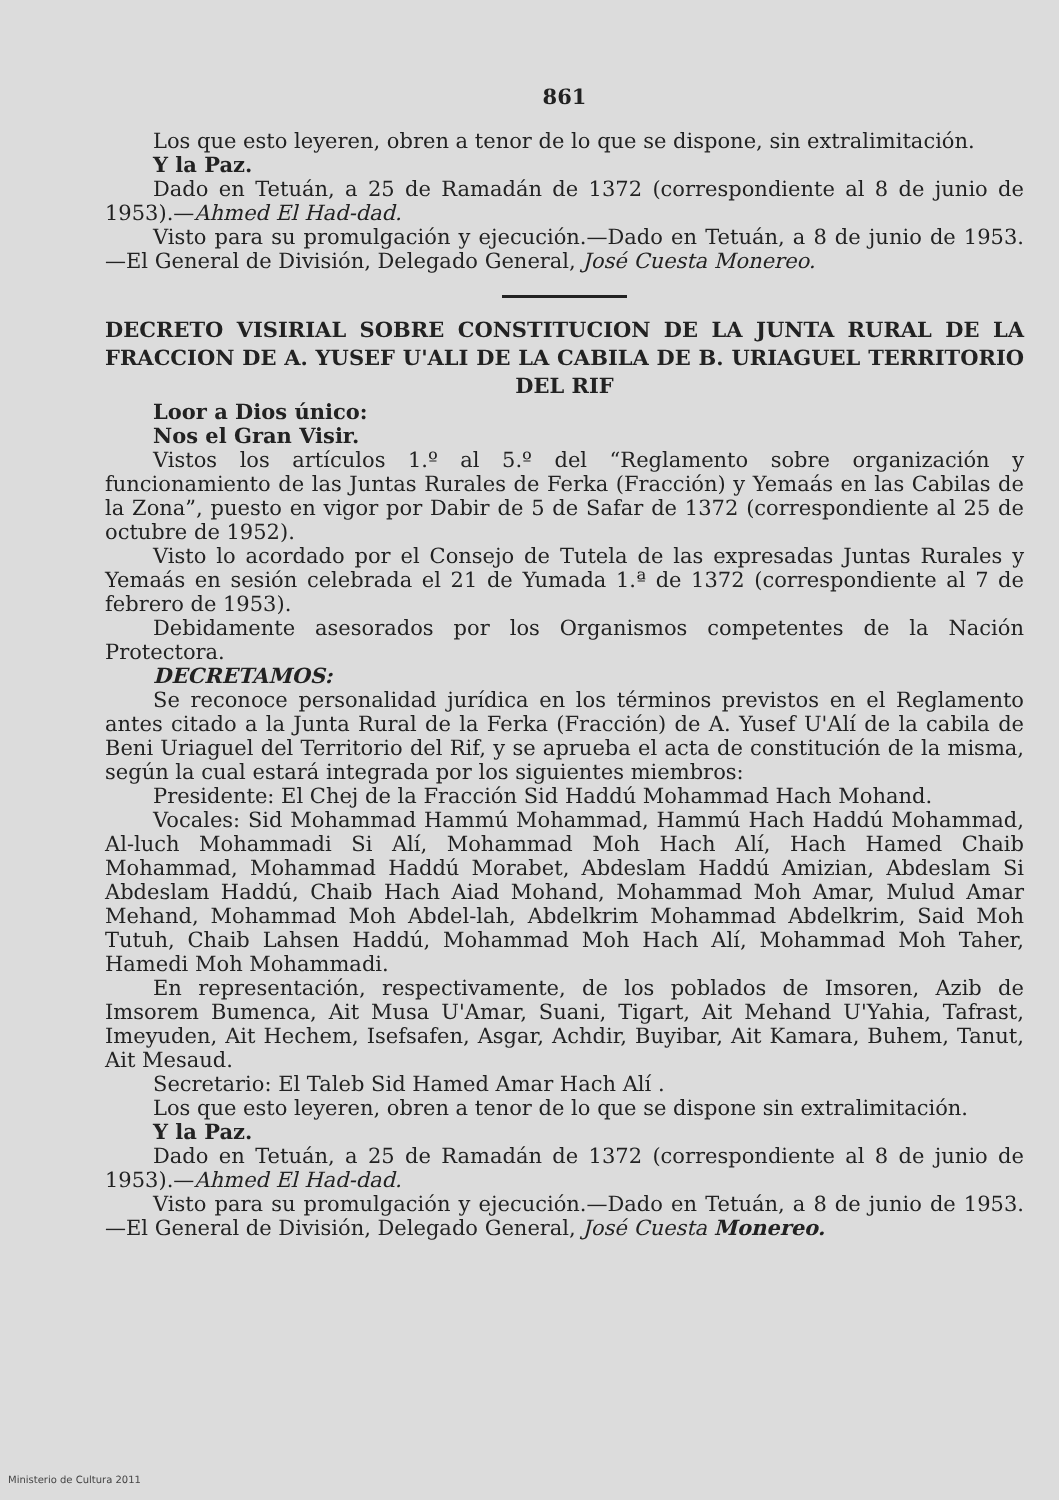861
Los que esto leyeren, obren a tenor de lo que se dispone, sin extralimitación.
Y la Paz.
Dado en Tetuán, a 25 de Ramadán de 1372 (correspondiente al 8 de junio de 1953).—Ahmed El Had-dad.
Visto para su promulgación y ejecución.—Dado en Tetuán, a 8 de junio de 1953.—El General de División, Delegado General, José Cuesta Monereo.
DECRETO VISIRIAL SOBRE CONSTITUCION DE LA JUNTA RURAL DE LA FRACCION DE A. YUSEF U'ALI DE LA CABILA DE B. URIAGUEL TERRITORIO DEL RIF
Loor a Dios único:
Nos el Gran Visir.
Vistos los artículos 1.º al 5.º del “Reglamento sobre organización y funcionamiento de las Juntas Rurales de Ferka (Fracción) y Yemaás en las Cabilas de la Zona”, puesto en vigor por Dabir de 5 de Safar de 1372 (correspondiente al 25 de octubre de 1952).
Visto lo acordado por el Consejo de Tutela de las expresadas Juntas Rurales y Yemaás en sesión celebrada el 21 de Yumada 1.ª de 1372 (correspondiente al 7 de febrero de 1953).
Debidamente asesorados por los Organismos competentes de la Nación Protectora.
DECRETAMOS:
Se reconoce personalidad jurídica en los términos previstos en el Reglamento antes citado a la Junta Rural de la Ferka (Fracción) de A. Yusef U'Alí de la cabila de Beni Uriaguel del Territorio del Rif, y se aprueba el acta de constitución de la misma, según la cual estará integrada por los siguientes miembros:
Presidente: El Chej de la Fracción Sid Haddú Mohammad Hach Mohand.
Vocales: Sid Mohammad Hammú Mohammad, Hammú Hach Haddú Mohammad, Al-luch Mohammadi Si Alí, Mohammad Moh Hach Alí, Hach Hamed Chaib Mohammad, Mohammad Haddú Morabet, Abdeslam Haddú Amizian, Abdeslam Si Abdeslam Haddú, Chaib Hach Aiad Mohand, Mohammad Moh Amar, Mulud Amar Mehand, Mohammad Moh Abdel-lah, Abdelkrim Mohammad Abdelkrim, Said Moh Tutuh, Chaib Lahsen Haddú, Mohammad Moh Hach Alí, Mohammad Moh Taher, Hamedi Moh Mohammadi.
En representación, respectivamente, de los poblados de Imsoren, Azib de Imsorem Bumenca, Ait Musa U'Amar, Suani, Tigart, Ait Mehand U'Yahia, Tafrast, Imeyuden, Ait Hechem, Isefsafen, Asgar, Achdir, Buyibar, Ait Kamara, Buhem, Tanut, Ait Mesaud.
Secretario: El Taleb Sid Hamed Amar Hach Alí .
Los que esto leyeren, obren a tenor de lo que se dispone sin extralimitación.
Y la Paz.
Dado en Tetuán, a 25 de Ramadán de 1372 (correspondiente al 8 de junio de 1953).—Ahmed El Had-dad.
Visto para su promulgación y ejecución.—Dado en Tetuán, a 8 de junio de 1953.—El General de División, Delegado General, José Cuesta Monereo.
Ministerio de Cultura 2011